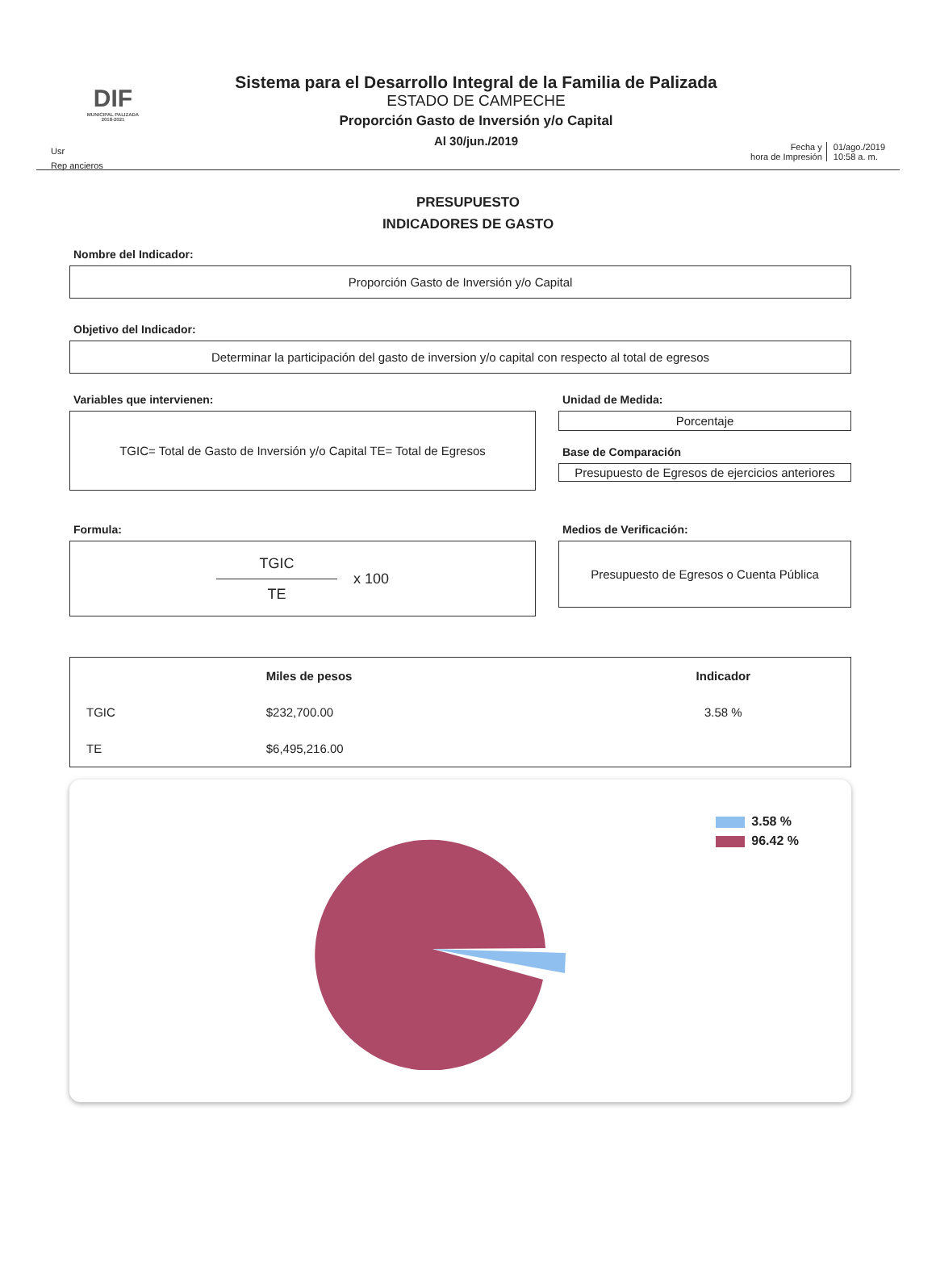DIF
MUNICIPAL PALIZADA 2018-2021
Sistema para el Desarrollo Integral de la Familia de Palizada
ESTADO DE CAMPECHE
Proporción Gasto de Inversión y/o Capital
Al 30/jun./2019
Usr
Rep ancieros
Fecha y
hora de Impresión
01/ago./2019
10:58 a. m.
PRESUPUESTO
INDICADORES DE GASTO
Nombre del Indicador:
Proporción Gasto de Inversión y/o Capital
Objetivo del Indicador:
Determinar la participación del gasto de inversion y/o capital con respecto al total de egresos
Variables que intervienen:
TGIC= Total de Gasto de Inversión y/o Capital TE= Total de Egresos
Unidad de Medida:
Porcentaje
Base de Comparación
Presupuesto de Egresos de ejercicios anteriores
Formula:
TGIC
TE
x 100
Medios de Verificación:
Presupuesto de Egresos o Cuenta Pública
| | Miles de pesos | Indicador |
| --- | --- | --- |
| TGIC | $232,700.00 | 3.58 % |
| TE | $6,495,216.00 | |
3.58 %
96.42 %